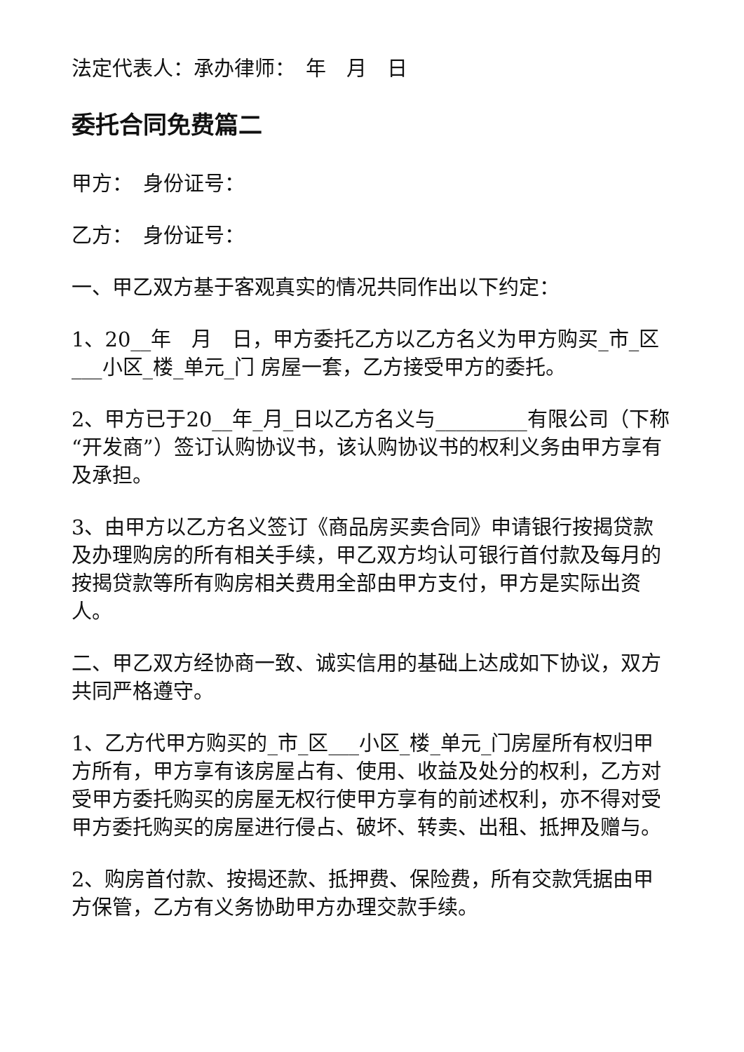法定代表人：承办律师：　年　月　日
委托合同免费篇二
甲方：　身份证号：
乙方：　身份证号：
一、甲乙双方基于客观真实的情况共同作出以下约定：
1、20__年　月　日，甲方委托乙方以乙方名义为甲方购买_市_区___小区_楼_单元_门 房屋一套，乙方接受甲方的委托。
2、甲方已于20__年_月_日以乙方名义与_________有限公司（下称“开发商”）签订认购协议书，该认购协议书的权利义务由甲方享有及承担。
3、由甲方以乙方名义签订《商品房买卖合同》申请银行按揭贷款及办理购房的所有相关手续，甲乙双方均认可银行首付款及每月的按揭贷款等所有购房相关费用全部由甲方支付，甲方是实际出资人。
二、甲乙双方经协商一致、诚实信用的基础上达成如下协议，双方共同严格遵守。
1、乙方代甲方购买的_市_区___小区_楼_单元_门房屋所有权归甲方所有，甲方享有该房屋占有、使用、收益及处分的权利，乙方对受甲方委托购买的房屋无权行使甲方享有的前述权利，亦不得对受甲方委托购买的房屋进行侵占、破坏、转卖、出租、抵押及赠与。
2、购房首付款、按揭还款、抵押费、保险费，所有交款凭据由甲方保管，乙方有义务协助甲方办理交款手续。